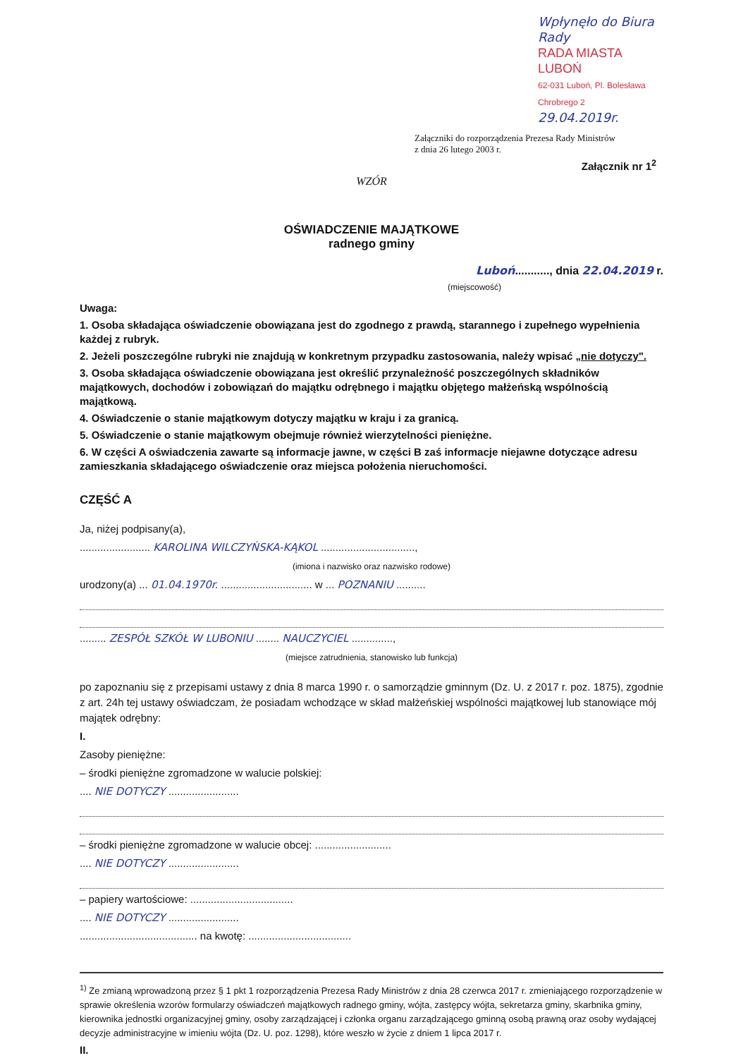Wpłynęło do Biura Rady
RADA MIASTA LUBOŃ
62-031 Luboń, Pl. Bolesława Chrobrego 2
29.04.2019r.
Załączniki do rozporządzenia Prezesa Rady Ministrów
z dnia 26 lutego 2003 r.
Załącznik nr 1<sup>2</sup>
WZÓR
OŚWIADCZENIE MAJĄTKOWE
radnego gminy
Luboń..........., dnia 22.04.2019 r.
(miejscowość)
Uwaga:
1. Osoba składająca oświadczenie obowiązana jest do zgodnego z prawdą, starannego i zupełnego wypełnienia każdej z rubryk.
2. Jeżeli poszczególne rubryki nie znajdują w konkretnym przypadku zastosowania, należy wpisać „nie dotyczy".
3. Osoba składająca oświadczenie obowiązana jest określić przynależność poszczególnych składników majątkowych, dochodów i zobowiązań do majątku odrębnego i majątku objętego małżeńską wspólnością majątkową.
4. Oświadczenie o stanie majątkowym dotyczy majątku w kraju i za granicą.
5. Oświadczenie o stanie majątkowym obejmuje również wierzytelności pieniężne.
6. W części A oświadczenia zawarte są informacje jawne, w części B zaś informacje niejawne dotyczące adresu zamieszkania składającego oświadczenie oraz miejsca położenia nieruchomości.
CZĘŚĆ A
Ja, niżej podpisany(a),
........................ KAROLINA WILCZYŃSKA-KĄKOL ................................,
(imiona i nazwisko oraz nazwisko rodowe)
urodzony(a) ... 01.04.1970r. ............................... w ... POZNANIU ..........
......... ZESPÓŁ SZKÓŁ W LUBONIU ........ NAUCZYCIEL ..............,
(miejsce zatrudnienia, stanowisko lub funkcja)
po zapoznaniu się z przepisami ustawy z dnia 8 marca 1990 r. o samorządzie gminnym (Dz. U. z 2017 r. poz. 1875), zgodnie z art. 24h tej ustawy oświadczam, że posiadam wchodzące w skład małżeńskiej wspólności majątkowej lub stanowiące mój majątek odrębny:
I.
Zasoby pieniężne:
– środki pieniężne zgromadzone w walucie polskiej:
.... NIE DOTYCZY ........................
– środki pieniężne zgromadzone w walucie obcej: ..........................
.... NIE DOTYCZY ........................
– papiery wartościowe: ...................................
.... NIE DOTYCZY ........................
........................................ na kwotę: ...................................
<sup>1)</sup> Ze zmianą wprowadzoną przez § 1 pkt 1 rozporządzenia Prezesa Rady Ministrów z dnia 28 czerwca 2017 r. zmieniającego rozporządzenie w sprawie określenia wzorów formularzy oświadczeń majątkowych radnego gminy, wójta, zastępcy wójta, sekretarza gminy, skarbnika gminy, kierownika jednostki organizacyjnej gminy, osoby zarządzającej i członka organu zarządzającego gminną osobą prawną oraz osoby wydającej decyzje administracyjne w imieniu wójta (Dz. U. poz. 1298), które weszło w życie z dniem 1 lipca 2017 r.
II.